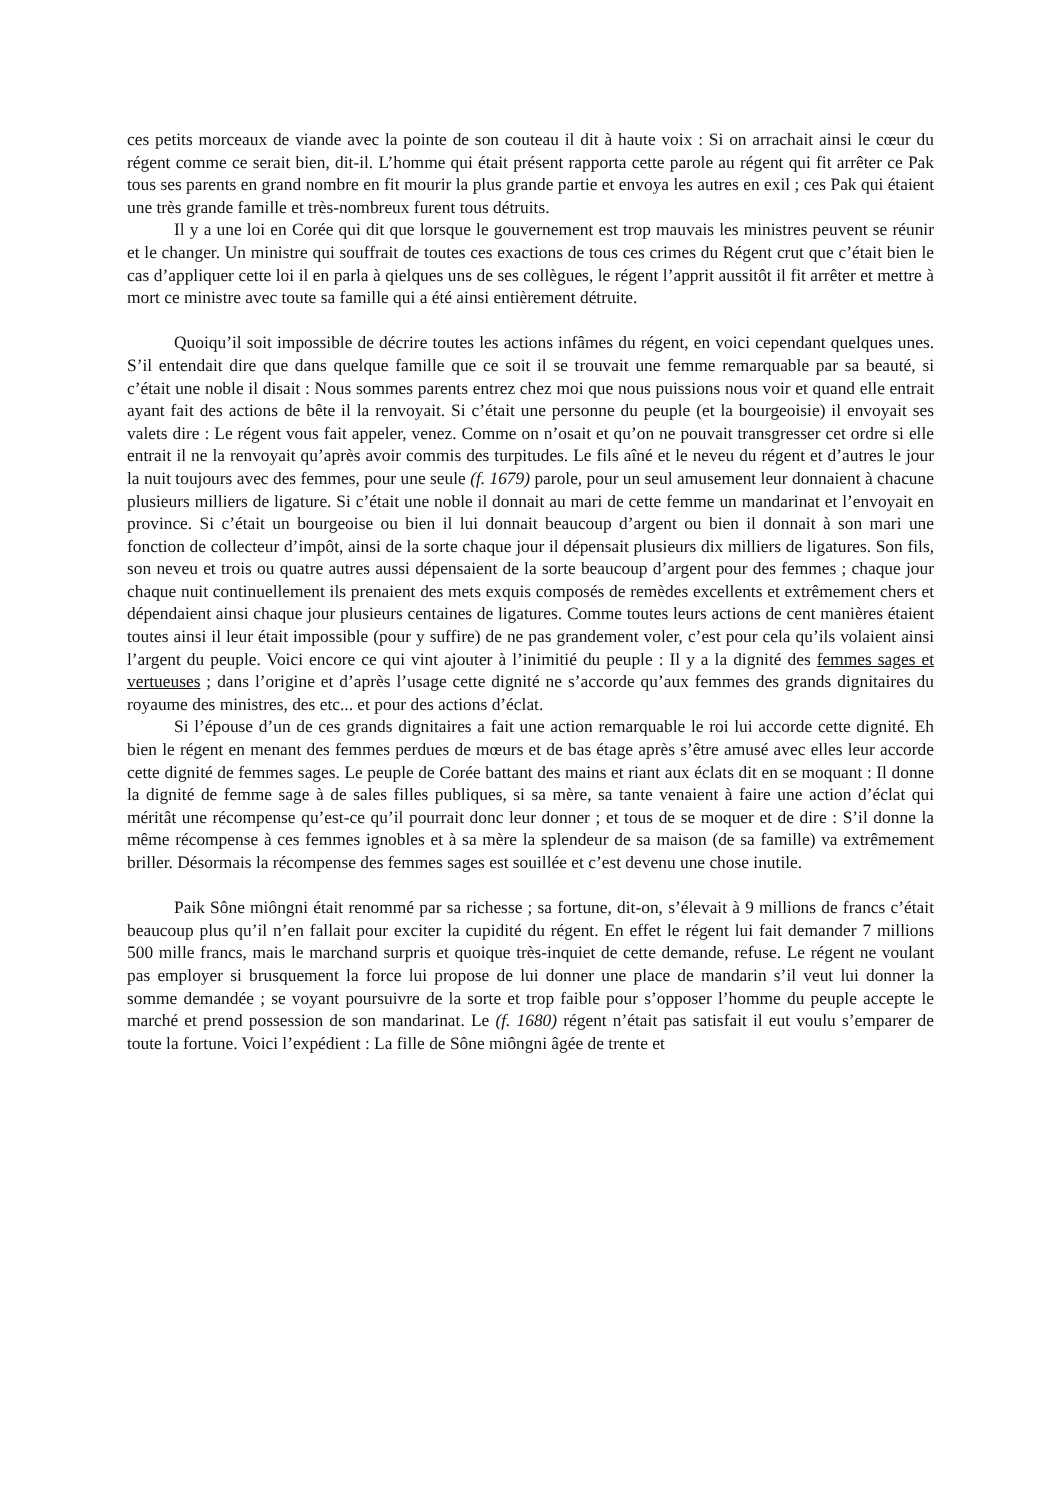ces petits morceaux de viande avec la pointe de son couteau il dit à haute voix : Si on arrachait ainsi le cœur du régent comme ce serait bien, dit-il. L’homme qui était présent rapporta cette parole au régent qui fit arrêter ce Pak tous ses parents en grand nombre en fit mourir la plus grande partie et envoya les autres en exil ; ces Pak qui étaient une très grande famille et très-nombreux furent tous détruits.
Il y a une loi en Corée qui dit que lorsque le gouvernement est trop mauvais les ministres peuvent se réunir et le changer. Un ministre qui souffrait de toutes ces exactions de tous ces crimes du Régent crut que c’était bien le cas d’appliquer cette loi il en parla à qielques uns de ses collègues, le régent l’apprit aussitôt il fit arrêter et mettre à mort ce ministre avec toute sa famille qui a été ainsi entièrement détruite.
Quoiqu’il soit impossible de décrire toutes les actions infâmes du régent, en voici cependant quelques unes. S’il entendait dire que dans quelque famille que ce soit il se trouvait une femme remarquable par sa beauté, si c’était une noble il disait : Nous sommes parents entrez chez moi que nous puissions nous voir et quand elle entrait ayant fait des actions de bête il la renvoyait. Si c’était une personne du peuple (et la bourgeoisie) il envoyait ses valets dire : Le régent vous fait appeler, venez. Comme on n’osait et qu’on ne pouvait transgresser cet ordre si elle entrait il ne la renvoyait qu’après avoir commis des turpitudes. Le fils aîné et le neveu du régent et d’autres le jour la nuit toujours avec des femmes, pour une seule (f. 1679) parole, pour un seul amusement leur donnaient à chacune plusieurs milliers de ligature. Si c’était une noble il donnait au mari de cette femme un mandarinat et l’envoyait en province. Si c’était un bourgeoise ou bien il lui donnait beaucoup d’argent ou bien il donnait à son mari une fonction de collecteur d’impôt, ainsi de la sorte chaque jour il dépensait plusieurs dix milliers de ligatures. Son fils, son neveu et trois ou quatre autres aussi dépensaient de la sorte beaucoup d’argent pour des femmes ; chaque jour chaque nuit continuellement ils prenaient des mets exquis composés de remèdes excellents et extrêmement chers et dépendaient ainsi chaque jour plusieurs centaines de ligatures. Comme toutes leurs actions de cent manières étaient toutes ainsi il leur était impossible (pour y suffire) de ne pas grandement voler, c’est pour cela qu’ils volaient ainsi l’argent du peuple. Voici encore ce qui vint ajouter à l’inimitié du peuple : Il y a la dignité des femmes sages et vertueuses ; dans l’origine et d’après l’usage cette dignité ne s’accorde qu’aux femmes des grands dignitaires du royaume des ministres, des etc... et pour des actions d’éclat.
Si l’épouse d’un de ces grands dignitaires a fait une action remarquable le roi lui accorde cette dignité. Eh bien le régent en menant des femmes perdues de mœurs et de bas étage après s’être amusé avec elles leur accorde cette dignité de femmes sages. Le peuple de Corée battant des mains et riant aux éclats dit en se moquant : Il donne la dignité de femme sage à de sales filles publiques, si sa mère, sa tante venaient à faire une action d’éclat qui méritât une récompense qu’est-ce qu’il pourrait donc leur donner ; et tous de se moquer et de dire : S’il donne la même récompense à ces femmes ignobles et à sa mère la splendeur de sa maison (de sa famille) va extrêmement briller. Désormais la récompense des femmes sages est souillée et c’est devenu une chose inutile.
Paik Sône miôngni était renommé par sa richesse ; sa fortune, dit-on, s’élevait à 9 millions de francs c’était beaucoup plus qu’il n’en fallait pour exciter la cupidité du régent. En effet le régent lui fait demander 7 millions 500 mille francs, mais le marchand surpris et quoique très-inquiet de cette demande, refuse. Le régent ne voulant pas employer si brusquement la force lui propose de lui donner une place de mandarin s’il veut lui donner la somme demandée ; se voyant poursuivre de la sorte et trop faible pour s’opposer l’homme du peuple accepte le marché et prend possession de son mandarinat. Le (f. 1680) régent n’était pas satisfait il eut voulu s’emparer de toute la fortune. Voici l’expédient : La fille de Sône miôngni âgée de trente et